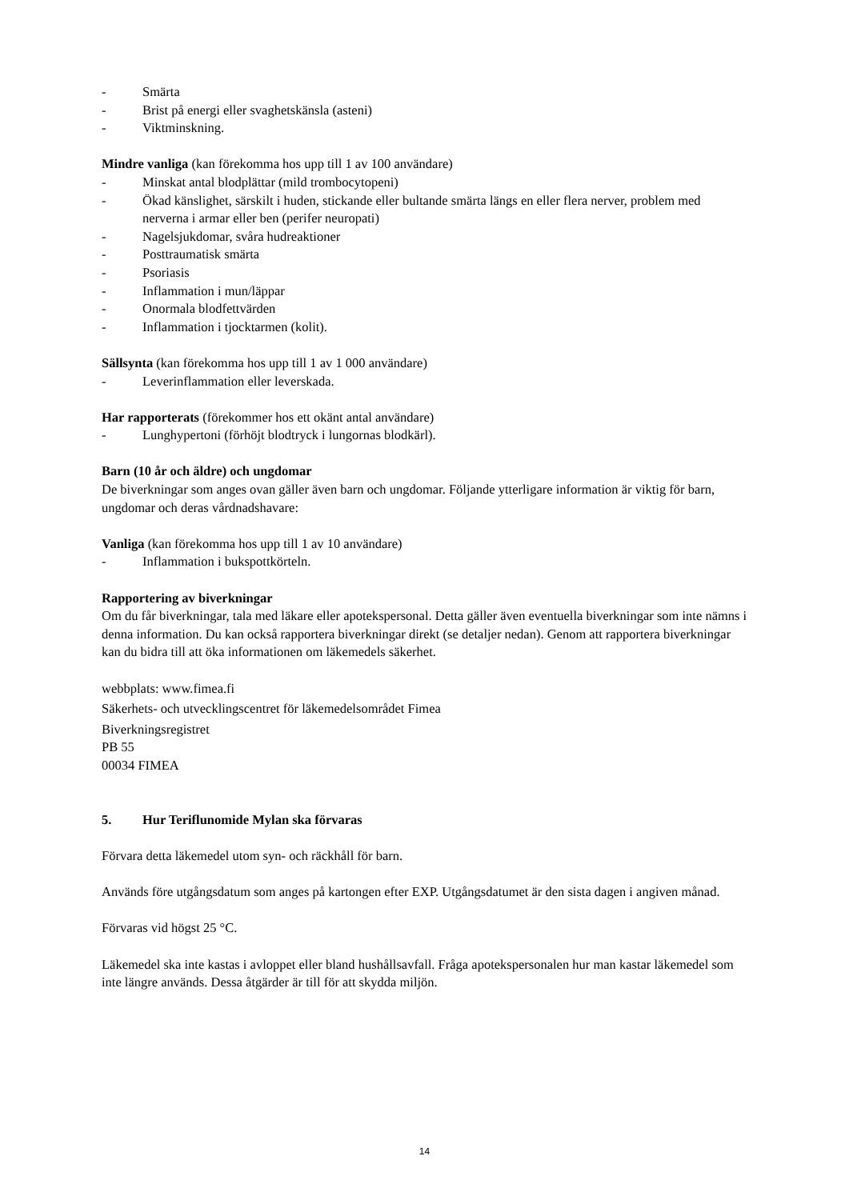- Smärta
- Brist på energi eller svaghetskänsla (asteni)
- Viktminskning.
Mindre vanliga (kan förekomma hos upp till 1 av 100 användare)
- Minskat antal blodplättar (mild trombocytopeni)
- Ökad känslighet, särskilt i huden, stickande eller bultande smärta längs en eller flera nerver, problem med nerverna i armar eller ben (perifer neuropati)
- Nagelsjukdomar, svåra hudreaktioner
- Posttraumatisk smärta
- Psoriasis
- Inflammation i mun/läppar
- Onormala blodfettvärden
- Inflammation i tjocktarmen (kolit).
Sällsynta (kan förekomma hos upp till 1 av 1 000 användare)
- Leverinflammation eller leverskada.
Har rapporterats (förekommer hos ett okänt antal användare)
- Lunghypertoni (förhöjt blodtryck i lungornas blodkärl).
Barn (10 år och äldre) och ungdomar
De biverkningar som anges ovan gäller även barn och ungdomar. Följande ytterligare information är viktig för barn, ungdomar och deras vårdnadshavare:
Vanliga (kan förekomma hos upp till 1 av 10 användare)
- Inflammation i bukspottkörteln.
Rapportering av biverkningar
Om du får biverkningar, tala med läkare eller apotekspersonal. Detta gäller även eventuella biverkningar som inte nämns i denna information. Du kan också rapportera biverkningar direkt (se detaljer nedan). Genom att rapportera biverkningar kan du bidra till att öka informationen om läkemedels säkerhet.
webbplats: www.fimea.fi
Säkerhets- och utvecklingscentret för läkemedelsområdet Fimea
Biverkningsregistret
PB 55
00034 FIMEA
5. Hur Teriflunomide Mylan ska förvaras
Förvara detta läkemedel utom syn- och räckhåll för barn.
Används före utgångsdatum som anges på kartongen efter EXP. Utgångsdatumet är den sista dagen i angiven månad.
Förvaras vid högst 25 °C.
Läkemedel ska inte kastas i avloppet eller bland hushållsavfall. Fråga apotekspersonalen hur man kastar läkemedel som inte längre används. Dessa åtgärder är till för att skydda miljön.
14